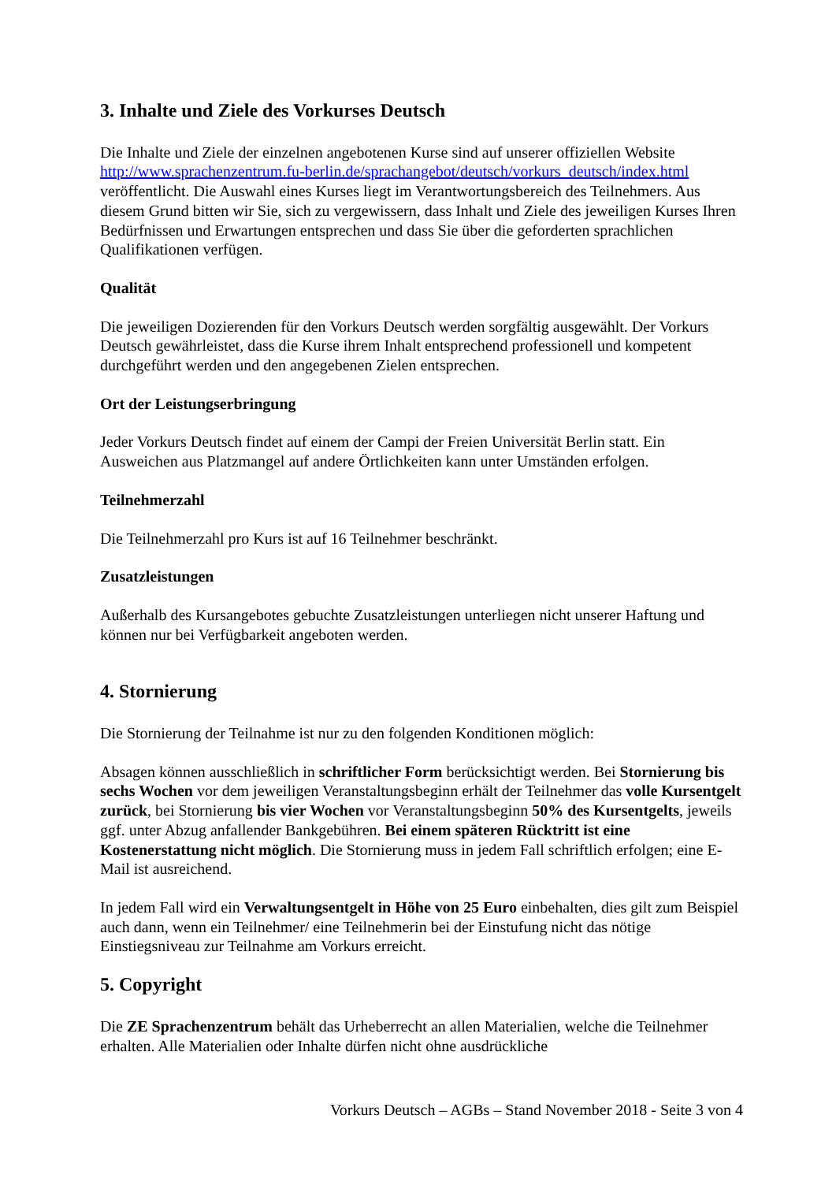3. Inhalte und Ziele des Vorkurses Deutsch
Die Inhalte und Ziele der einzelnen angebotenen Kurse sind auf unserer offiziellen Website http://www.sprachenzentrum.fu-berlin.de/sprachangebot/deutsch/vorkurs_deutsch/index.html veröffentlicht. Die Auswahl eines Kurses liegt im Verantwortungsbereich des Teilnehmers. Aus diesem Grund bitten wir Sie, sich zu vergewissern, dass Inhalt und Ziele des jeweiligen Kurses Ihren Bedürfnissen und Erwartungen entsprechen und dass Sie über die geforderten sprachlichen Qualifikationen verfügen.
Qualität
Die jeweiligen Dozierenden für den Vorkurs Deutsch werden sorgfältig ausgewählt. Der Vorkurs Deutsch gewährleistet, dass die Kurse ihrem Inhalt entsprechend professionell und kompetent durchgeführt werden und den angegebenen Zielen entsprechen.
Ort der Leistungserbringung
Jeder Vorkurs Deutsch findet auf einem der Campi der Freien Universität Berlin statt. Ein Ausweichen aus Platzmangel auf andere Örtlichkeiten kann unter Umständen erfolgen.
Teilnehmerzahl
Die Teilnehmerzahl pro Kurs ist auf 16 Teilnehmer beschränkt.
Zusatzleistungen
Außerhalb des Kursangebotes gebuchte Zusatzleistungen unterliegen nicht unserer Haftung und können nur bei Verfügbarkeit angeboten werden.
4. Stornierung
Die Stornierung der Teilnahme ist nur zu den folgenden Konditionen möglich:
Absagen können ausschließlich in schriftlicher Form berücksichtigt werden. Bei Stornierung bis sechs Wochen vor dem jeweiligen Veranstaltungsbeginn erhält der Teilnehmer das volle Kursentgelt zurück, bei Stornierung bis vier Wochen vor Veranstaltungsbeginn 50% des Kursentgelts, jeweils ggf. unter Abzug anfallender Bankgebühren. Bei einem späteren Rücktritt ist eine Kostenerstattung nicht möglich. Die Stornierung muss in jedem Fall schriftlich erfolgen; eine E-Mail ist ausreichend.
In jedem Fall wird ein Verwaltungsentgelt in Höhe von 25 Euro einbehalten, dies gilt zum Beispiel auch dann, wenn ein Teilnehmer/ eine Teilnehmerin bei der Einstufung nicht das nötige Einstiegsniveau zur Teilnahme am Vorkurs erreicht.
5. Copyright
Die ZE Sprachenzentrum behält das Urheberrecht an allen Materialien, welche die Teilnehmer erhalten. Alle Materialien oder Inhalte dürfen nicht ohne ausdrückliche
Vorkurs Deutsch – AGBs – Stand November 2018 - Seite 3 von 4